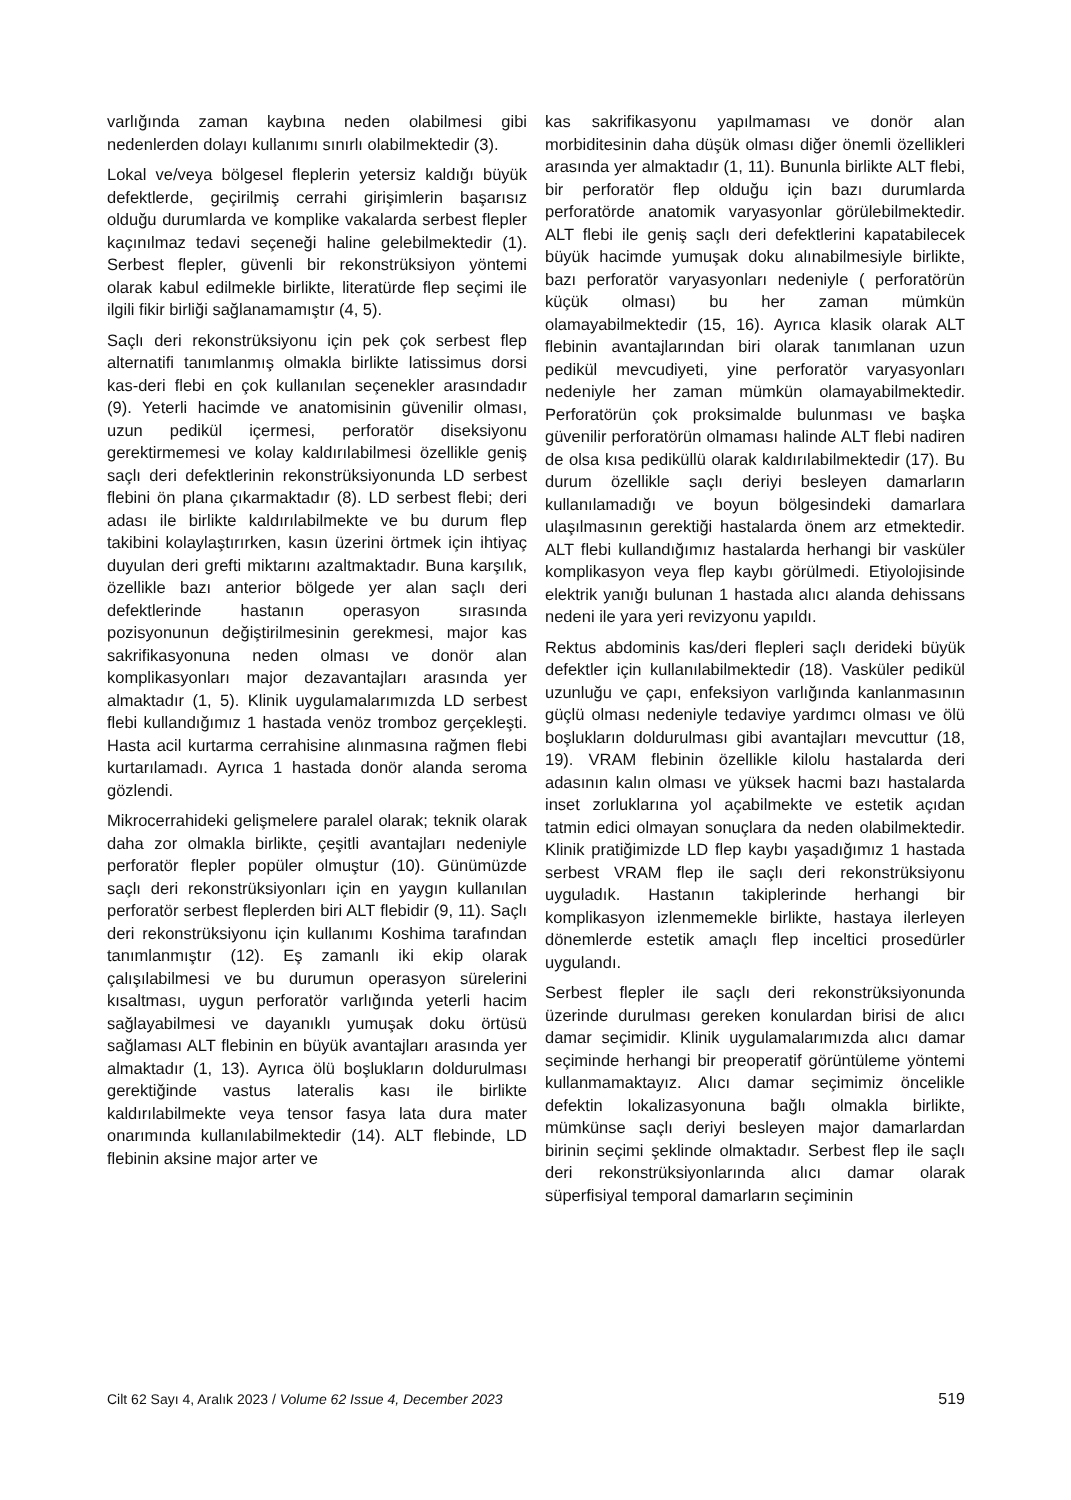varlığında zaman kaybına neden olabilmesi gibi nedenlerden dolayı kullanımı sınırlı olabilmektedir (3).
Lokal ve/veya bölgesel fleplerin yetersiz kaldığı büyük defektlerde, geçirilmiş cerrahi girişimlerin başarısız olduğu durumlarda ve komplike vakalarda serbest flepler kaçınılmaz tedavi seçeneği haline gelebilmektedir (1). Serbest flepler, güvenli bir rekonstrüksiyon yöntemi olarak kabul edilmekle birlikte, literatürde flep seçimi ile ilgili fikir birliği sağlanamamıştır (4, 5).
Saçlı deri rekonstrüksiyonu için pek çok serbest flep alternatifi tanımlanmış olmakla birlikte latissimus dorsi kas-deri flebi en çok kullanılan seçenekler arasındadır (9). Yeterli hacimde ve anatomisinin güvenilir olması, uzun pedikül içermesi, perforatör diseksiyonu gerektirmemesi ve kolay kaldırılabilmesi özellikle geniş saçlı deri defektlerinin rekonstrüksiyonunda LD serbest flebini ön plana çıkarmaktadır (8). LD serbest flebi; deri adası ile birlikte kaldırılabilmekte ve bu durum flep takibini kolaylaştırırken, kasın üzerini örtmek için ihtiyaç duyulan deri grefti miktarını azaltmaktadır. Buna karşılık, özellikle bazı anterior bölgede yer alan saçlı deri defektlerinde hastanın operasyon sırasında pozisyonunun değiştirilmesinin gerekmesi, major kas sakrifikasyonuna neden olması ve donör alan komplikasyonları major dezavantajları arasında yer almaktadır (1, 5). Klinik uygulamalarımızda LD serbest flebi kullandığımız 1 hastada venöz tromboz gerçekleşti. Hasta acil kurtarma cerrahisine alınmasına rağmen flebi kurtarılamadı. Ayrıca 1 hastada donör alanda seroma gözlendi.
Mikrocerrahideki gelişmelere paralel olarak; teknik olarak daha zor olmakla birlikte, çeşitli avantajları nedeniyle perforatör flepler popüler olmuştur (10). Günümüzde saçlı deri rekonstrüksiyonları için en yaygın kullanılan perforatör serbest fleplerden biri ALT flebidir (9, 11). Saçlı deri rekonstrüksiyonu için kullanımı Koshima tarafından tanımlanmıştır (12). Eş zamanlı iki ekip olarak çalışılabilmesi ve bu durumun operasyon sürelerini kısaltması, uygun perforatör varlığında yeterli hacim sağlayabilmesi ve dayanıklı yumuşak doku örtüsü sağlaması ALT flebinin en büyük avantajları arasında yer almaktadır (1, 13). Ayrıca ölü boşlukların doldurulması gerektiğinde vastus lateralis kası ile birlikte kaldırılabilmekte veya tensor fasya lata dura mater onarımında kullanılabilmektedir (14). ALT flebinde, LD flebinin aksine major arter ve
kas sakrifikasyonu yapılmaması ve donör alan morbiditesinin daha düşük olması diğer önemli özellikleri arasında yer almaktadır (1, 11). Bununla birlikte ALT flebi, bir perforatör flep olduğu için bazı durumlarda perforatörde anatomik varyasyonlar görülebilmektedir. ALT flebi ile geniş saçlı deri defektlerini kapatabilecek büyük hacimde yumuşak doku alınabilmesiyle birlikte, bazı perforatör varyasyonları nedeniyle ( perforatörün küçük olması) bu her zaman mümkün olamayabilmektedir (15, 16). Ayrıca klasik olarak ALT flebinin avantajlarından biri olarak tanımlanan uzun pedikül mevcudiyeti, yine perforatör varyasyonları nedeniyle her zaman mümkün olamayabilmektedir. Perforatörün çok proksimalde bulunması ve başka güvenilir perforatörün olmaması halinde ALT flebi nadiren de olsa kısa pediküllü olarak kaldırılabilmektedir (17). Bu durum özellikle saçlı deriyi besleyen damarların kullanılamadığı ve boyun bölgesindeki damarlara ulaşılmasının gerektiği hastalarda önem arz etmektedir. ALT flebi kullandığımız hastalarda herhangi bir vasküler komplikasyon veya flep kaybı görülmedi. Etiyolojisinde elektrik yanığı bulunan 1 hastada alıcı alanda dehissans nedeni ile yara yeri revizyonu yapıldı.
Rektus abdominis kas/deri flepleri saçlı derideki büyük defektler için kullanılabilmektedir (18). Vasküler pedikül uzunluğu ve çapı, enfeksiyon varlığında kanlanmasının güçlü olması nedeniyle tedaviye yardımcı olması ve ölü boşlukların doldurulması gibi avantajları mevcuttur (18, 19). VRAM flebinin özellikle kilolu hastalarda deri adasının kalın olması ve yüksek hacmi bazı hastalarda inset zorluklarına yol açabilmekte ve estetik açıdan tatmin edici olmayan sonuçlara da neden olabilmektedir. Klinik pratiğimizde LD flep kaybı yaşadığımız 1 hastada serbest VRAM flep ile saçlı deri rekonstrüksiyonu uyguladık. Hastanın takiplerinde herhangi bir komplikasyon izlenmemekle birlikte, hastaya ilerleyen dönemlerde estetik amaçlı flep inceltici prosedürler uygulandı.
Serbest flepler ile saçlı deri rekonstrüksiyonunda üzerinde durulması gereken konulardan birisi de alıcı damar seçimidir. Klinik uygulamalarımızda alıcı damar seçiminde herhangi bir preoperatif görüntüleme yöntemi kullanmamaktayız. Alıcı damar seçimimiz öncelikle defektin lokalizasyonuna bağlı olmakla birlikte, mümkünse saçlı deriyi besleyen major damarlardan birinin seçimi şeklinde olmaktadır. Serbest flep ile saçlı deri rekonstrüksiyonlarında alıcı damar olarak süperfisiyal temporal damarların seçiminin
Cilt 62 Sayı 4, Aralık 2023 / Volume 62 Issue 4, December 2023 519